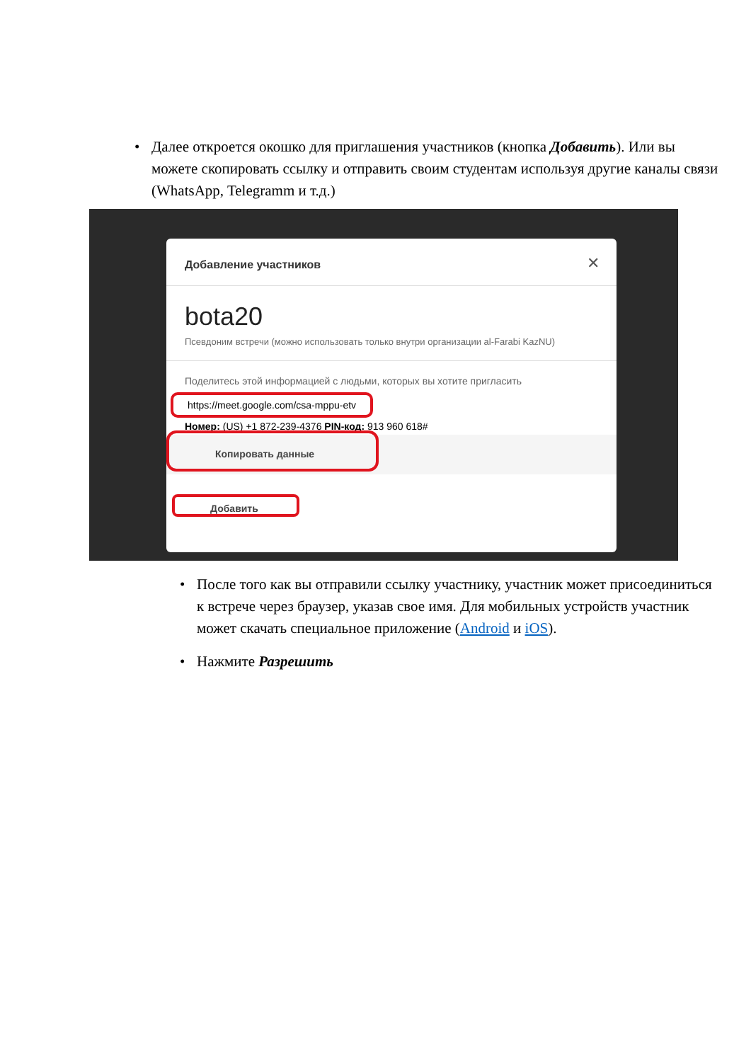• Далее откроется окошко для приглашения участников (кнопка Добавить). Или вы можете скопировать ссылку и отправить своим студентам используя другие каналы связи (WhatsApp, Telegramm и т.д.)
Добавление участников ✕
bota20
Псевдоним встречи (можно использовать только внутри организации al-Farabi KazNU)
Поделитесь этой информацией с людьми, которых вы хотите пригласить
https://meet.google.com/csa-mppu-etv
Номер: (US) +1 872-239-4376 PIN-код: 913 960 618#
Копировать данные
Добавить
• После того как вы отправили ссылку участнику, участник может присоединиться к встрече через браузер, указав свое имя. Для мобильных устройств участник может скачать специальное приложение (Android и iOS).
• Нажмите Разрешить